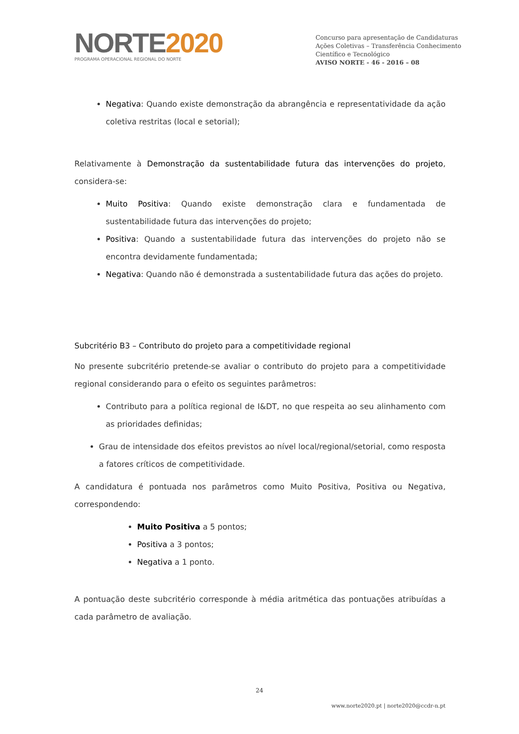NORTE2020
PROGRAMA OPERACIONAL REGIONAL DO NORTE
Concurso para apresentação de Candidaturas
Ações Coletivas – Transferência Conhecimento
Científico e Tecnológico
AVISO NORTE - 46 - 2016 – 08
Negativa: Quando existe demonstração da abrangência e representatividade da ação coletiva restritas (local e setorial);
Relativamente à Demonstração da sustentabilidade futura das intervenções do projeto, considera-se:
Muito Positiva: Quando existe demonstração clara e fundamentada de sustentabilidade futura das intervenções do projeto;
Positiva: Quando a sustentabilidade futura das intervenções do projeto não se encontra devidamente fundamentada;
Negativa: Quando não é demonstrada a sustentabilidade futura das ações do projeto.
Subcritério B3 – Contributo do projeto para a competitividade regional
No presente subcritério pretende-se avaliar o contributo do projeto para a competitividade regional considerando para o efeito os seguintes parâmetros:
Contributo para a política regional de I&DT, no que respeita ao seu alinhamento com as prioridades definidas;
Grau de intensidade dos efeitos previstos ao nível local/regional/setorial, como resposta a fatores críticos de competitividade.
A candidatura é pontuada nos parâmetros como Muito Positiva, Positiva ou Negativa, correspondendo:
Muito Positiva a 5 pontos;
Positiva a 3 pontos;
Negativa a 1 ponto.
A pontuação deste subcritério corresponde à média aritmética das pontuações atribuídas a cada parâmetro de avaliação.
24
www.norte2020.pt | norte2020@ccdr-n.pt